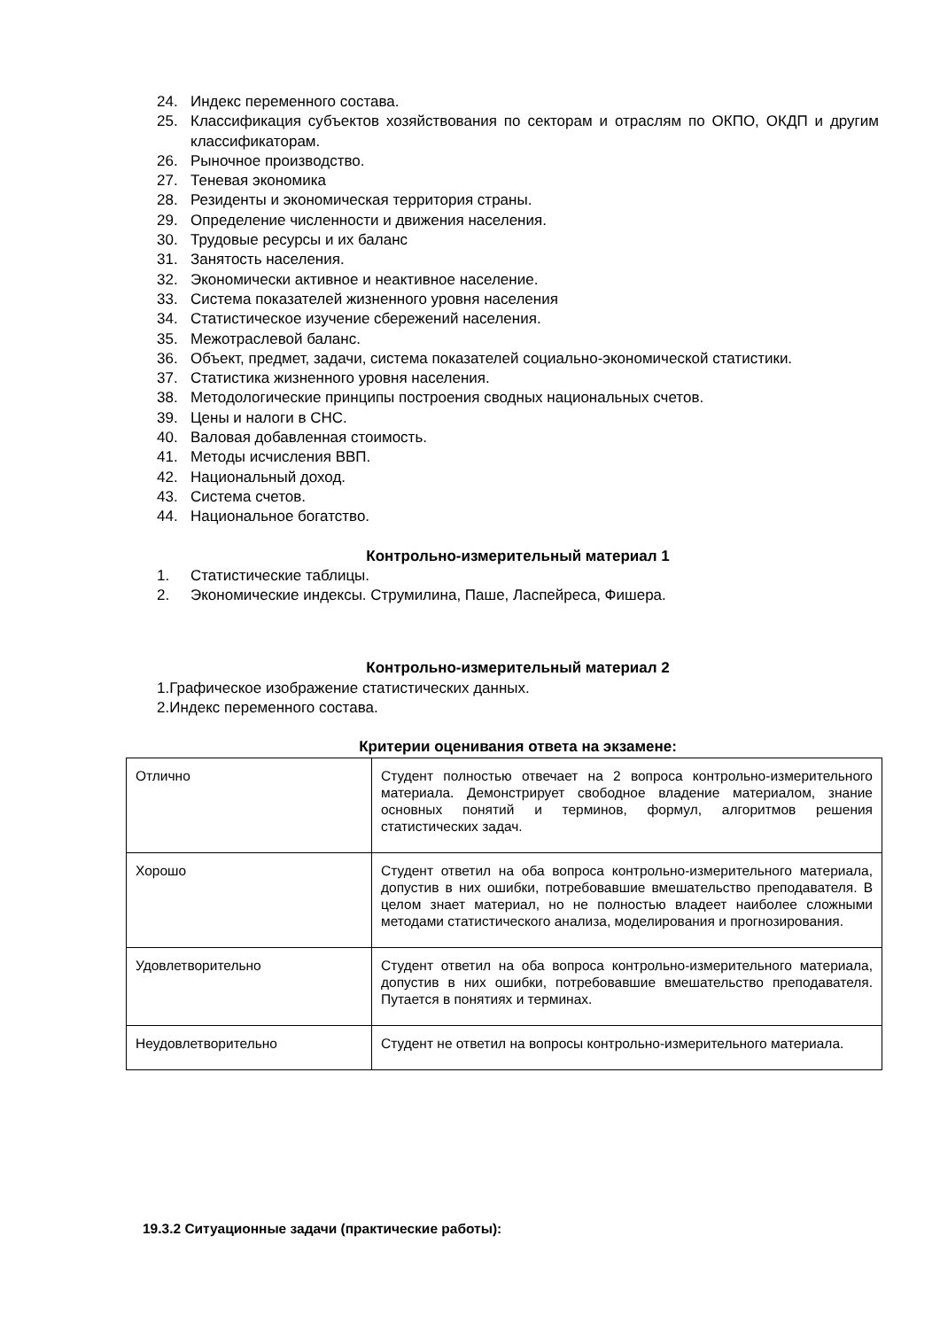24. Индекс переменного состава.
25. Классификация субъектов хозяйствования по секторам и отраслям по ОКПО, ОКДП и другим классификаторам.
26. Рыночное производство.
27. Теневая экономика
28. Резиденты и экономическая территория страны.
29. Определение численности и движения населения.
30. Трудовые ресурсы и их баланс
31. Занятость населения.
32. Экономически активное и неактивное население.
33. Система показателей жизненного уровня населения
34. Статистическое изучение сбережений населения.
35. Межотраслевой баланс.
36. Объект, предмет, задачи, система показателей социально-экономической статистики.
37. Статистика жизненного уровня населения.
38. Методологические принципы построения сводных национальных счетов.
39. Цены и налоги в СНС.
40. Валовая добавленная стоимость.
41. Методы исчисления ВВП.
42. Национальный доход.
43. Система счетов.
44. Национальное богатство.
Контрольно-измерительный материал 1
1. Статистические таблицы.
2. Экономические индексы. Струмилина, Паше, Ласпейреса, Фишера.
Контрольно-измерительный материал 2
1.Графическое изображение статистических данных.
2.Индекс переменного состава.
Критерии оценивания ответа на экзамене:
| Отлично | Студент полностью отвечает на 2 вопроса контрольно-измерительного материала. Демонстрирует свободное владение материалом, знание основных понятий и терминов, формул, алгоритмов решения статистических задач. |
| Хорошо | Студент ответил на оба вопроса контрольно-измерительного материала, допустив в них ошибки, потребовавшие вмешательство преподавателя. В целом знает материал, но не полностью владеет наиболее сложными методами статистического анализа, моделирования и прогнозирования. |
| Удовлетворительно | Студент ответил на оба вопроса контрольно-измерительного материала, допустив в них ошибки, потребовавшие вмешательство преподавателя. Путается в понятиях и терминах. |
| Неудовлетворительно | Студент не ответил на вопросы контрольно-измерительного материала. |
19.3.2 Ситуационные задачи (практические работы):